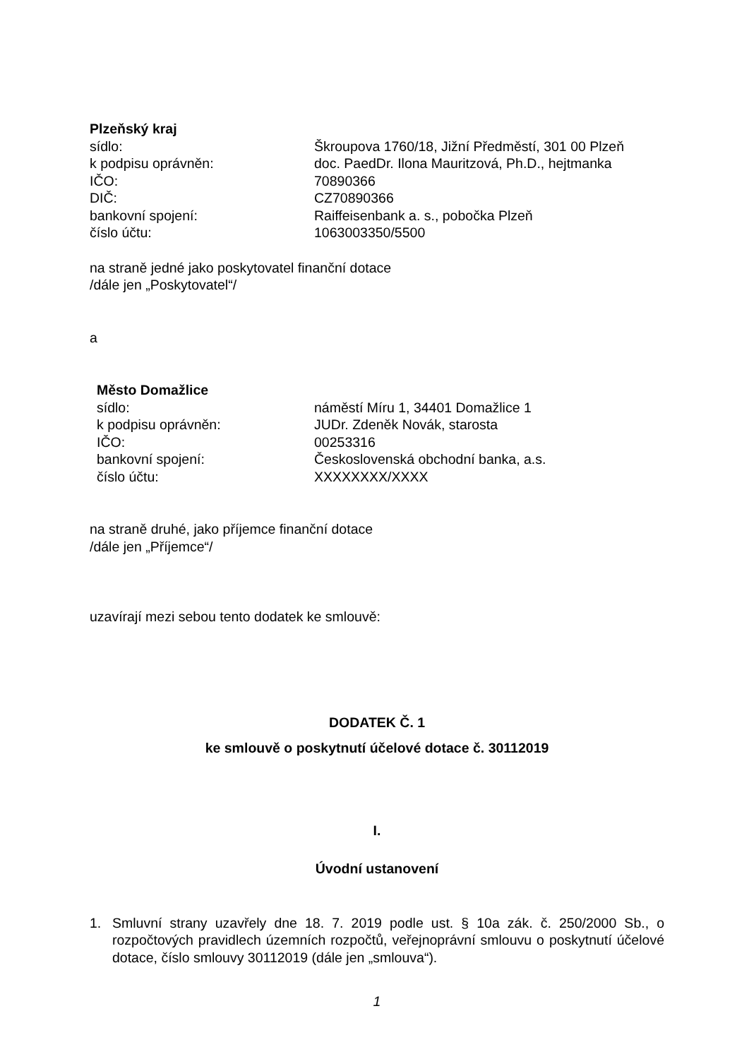Plzeňský kraj
sídlo: Škroupova 1760/18, Jižní Předměstí, 301 00 Plzeň
k podpisu oprávněn: doc. PaedDr. Ilona Mauritzová, Ph.D., hejtmanka
IČO: 70890366
DIČ: CZ70890366
bankovní spojení: Raiffeisenbank a. s., pobočka Plzeň
číslo účtu: 1063003350/5500
na straně jedné jako poskytovatel finanční dotace
/dále jen „Poskytovatel“/
a
Město Domažlice
sídlo: náměstí Míru 1, 34401 Domažlice 1
k podpisu oprávněn: JUDr. Zdeněk Novák, starosta
IČO: 00253316
bankovní spojení: Československá obchodní banka, a.s.
číslo účtu: XXXXXXXX/XXXX
na straně druhé, jako příjemce finanční dotace
/dále jen „Příjemce“/
uzavírají mezi sebou tento dodatek ke smlouvě:
DODATEK Č. 1
ke smlouvě o poskytnutí účelové dotace č. 30112019
I.
Úvodní ustanovení
1. Smluvní strany uzavřely dne 18. 7. 2019 podle ust. § 10a zák. č. 250/2000 Sb., o rozpočtových pravidlech územních rozpočtů, veřejnoprávní smlouvu o poskytnutí účelové dotace, číslo smlouvy 30112019 (dále jen „smlouva“).
1